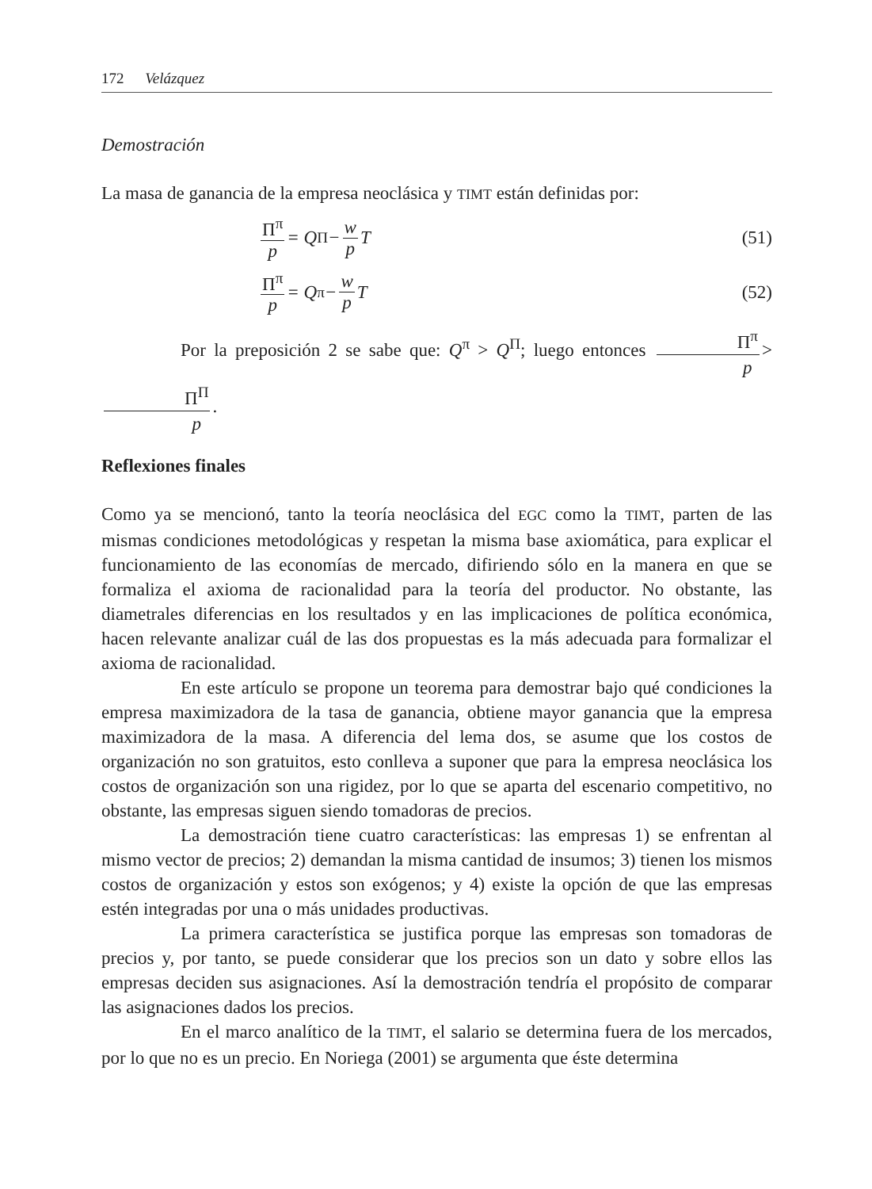172 Velázquez
Demostración
La masa de ganancia de la empresa neoclásica y TIMT están definidas por:
Π<sup>π</sup> p = Q<sup>Π</sup> − w p T (51)
Π<sup>π</sup> p = Q<sup>π</sup> − w p T (52)
Por la preposición 2 se sabe que: Q<sup>π</sup> > Q<sup>Π</sup>; luego entonces Π<sup>π</sup> p > Π<sup>Π</sup> p.
Reflexiones finales
Como ya se mencionó, tanto la teoría neoclásica del EGC como la TIMT, parten de las mismas condiciones metodológicas y respetan la misma base axiomática, para explicar el funcionamiento de las economías de mercado, difiriendo sólo en la manera en que se formaliza el axioma de racionalidad para la teoría del productor. No obstante, las diametrales diferencias en los resultados y en las implicaciones de política económica, hacen relevante analizar cuál de las dos propuestas es la más adecuada para formalizar el axioma de racionalidad.
En este artículo se propone un teorema para demostrar bajo qué condiciones la empresa maximizadora de la tasa de ganancia, obtiene mayor ganancia que la empresa maximizadora de la masa. A diferencia del lema dos, se asume que los costos de organización no son gratuitos, esto conlleva a suponer que para la empresa neoclásica los costos de organización son una rigidez, por lo que se aparta del escenario competitivo, no obstante, las empresas siguen siendo tomadoras de precios.
La demostración tiene cuatro características: las empresas 1) se enfrentan al mismo vector de precios; 2) demandan la misma cantidad de insumos; 3) tienen los mismos costos de organización y estos son exógenos; y 4) existe la opción de que las empresas estén integradas por una o más unidades productivas.
La primera característica se justifica porque las empresas son tomadoras de precios y, por tanto, se puede considerar que los precios son un dato y sobre ellos las empresas deciden sus asignaciones. Así la demostración tendría el propósito de comparar las asignaciones dados los precios.
En el marco analítico de la TIMT, el salario se determina fuera de los mercados, por lo que no es un precio. En Noriega (2001) se argumenta que éste determina